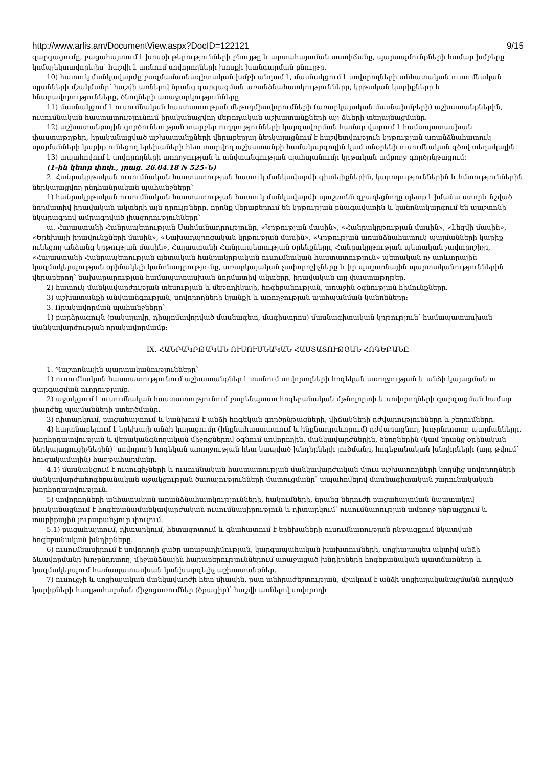http://www.arlis.am/DocumentView.aspx?DocID=122121 9/15
զարգացումը, բացահայտում է խոսքի թերությունների բնույթը և արտահայտման աստիճանը, պարապմունքների համար խմբերը կոմպլեկտավորելիս՝ հաշվի է առնում սովորողների խոսքի խանգարման բնույթը.
10) հատուկ մանկավարժը բազմամասնագիտական խմբի անդամ է, մասնակցում է սովորողների անհատական ուսումնական պլանների մշակմանը՝ հաշվի առնելով նրանց զարգացման առանձնահատկությունները, կրթական կարիքները և հնարավորությունները, ծնողների առաջարկությունները.
11) մասնակցում է ուսումնական հաստատության մեթոդմիավորումների (առարկայական մասնախմբերի) աշխատանքներին, ուսումնական հաստատությունում իրականացվող մեթոդական աշխատանքների այլ ձևերի տեղայնացմանը.
12) աշխատանքային գործունեության տարբեր ուղղությունների կարգավորման համար վարում է համապատասխան փաստաթղթեր, իրականացված աշխատանքների վերաբերյալ ներկայացնում է հաշվետվություն կրթության առանձնահատուկ պայմանների կարիք ունեցող երեխաների հետ տարվող աշխատանքի համակարգողին կամ տնօրենի ուսումնական գծով տեղակալին.
13) ապահովում է սովորողների առողջության և անվտանգության պահպանումը կրթական ամբողջ գործընթացում:
(1-ին կետը փոփ., լրաց. 26.04.18 N 525-Ն)
2. Հանրակրթական ուսումնական հաստատության հատուկ մանկավարժի գիտելիքներին, կարողություններին և հմտություններին ներկայացվող ընդհանրական պահանջները՝
1) հանրակրթական ուսումնական հաստատության հատուկ մանկավարժի պաշտոնն զբաղեցնողը պետք է իմանա ստորև նշված նորմատիվ իրավական ակտերի այն դրույթները, որոնք վերաբերում են կրթության բնագավառին և կանոնակարգում են պաշտոնի նկարագրով ամրագրված լիազորությունները՝
ա. Հայաստանի Հանրապետության Սահմանադրությունը, «Կրթության մասին», «Հանրակրթության մասին», «Լեզվի մասին», «Երեխայի իրավունքների մասին», «Նախադպրոցական կրթության մասին», «Կրթության առանձնահատուկ պայմանների կարիք ունեցող անձանց կրթության մասին», Հայաստանի Հանրապետության օրենքները, Հանրակրթության պետական չափորոշիչը, «Հայաստանի Հանրապետության պետական հանրակրթական ուսումնական հաստատություն» պետական ոչ առևտրային կազմակերպության օրինակելի կանոնադրությունը, առարկայական չափորոշիչները և իր պաշտոնային պարտականություններին վերաբերող՝ նախարարության համապատասխան նորմատիվ ակտերը, իրավական այլ փաստաթղթեր.
2) հատուկ մանկավարժության տեսության և մեթոդիկայի, հոգեբանության, առաջին օգնության հիմունքները.
3) աշխատանքի անվտանգության, սովորողների կյանքի և առողջության պահպանման կանոնները:
3. Որակավորման պահանջները՝
1) բարձրագույն (բակալավր, դիպլոմավորված մասնագետ, մագիստրոս) մասնագիտական կրթություն՝ համապատասխան մանկավարժության որակավորմամբ:
IX. ՀԱՆՐԱԿՐԹԱԿԱՆ ՈՒՍՈՒՄՆԱԿԱՆ ՀԱՍՏԱՏՈՒԹՅԱՆ ՀՈԳԵԲԱՆԸ
1. Պաշտոնային պարտականությունները՝
1) ուսումնական հաստատությունում աշխատանքներ է տանում սովորողների հոգեկան առողջության և անձի կայացման ու զարգացման ուղղությամբ.
2) աջակցում է ուսումնական հաստատությունում բարենպաստ հոգեբանական մթնոլորտի և սովորողների զարգացման համար լիարժեք պայմանների ստեղծմանը.
3) դիտարկում, բացահայտում և կանխում է անձի հոգեկան գործընթացների, վիճակների դժվարությունները և շեղումները.
4) հայտնաբերում է երեխայի անձի կայացումը (ինքնահաստատում և ինքնադրսևորում) դժվարացնող, խոչընդոտող պայմանները, խորհրդատվության և վերականգնողական միջոցներով օգնում սովորողին, մանկավարժներին, ծնողներին (կամ նրանց օրինական ներկայացուցիչներին)՝ սովորողի հոգեկան առողջության հետ կապված խնդիրների լուծմանը, հոգեբանական խնդիրների (այդ թվում՝ հուզակամային) հաղթահարմանը.
4.1) մասնակցում է ուսուցիչների և ուսումնական հաստատության մանկավարժական մյուս աշխատողների կողմից սովորողների մանկավարժահոգեբանական աջակցության ծառայությունների մատուցմանը՝ ապահովելով մասնագիտական շարունակական խորհրդատվություն.
5) սովորողների անհատական առանձնահատկությունների, հակումների, նրանց ներուժի բացահայտման նպատակով իրականացնում է հոգեբանամանկավարժական ուսումնասիրություն և դիտարկում՝ ուսումնառության ամբողջ ընթացքում և տարիքային յուրաքանչյուր փուլում.
5.1) բացահայտում, դիտարկում, հետազոտում և գնահատում է երեխաների ուսումնառության ընթացքում նկատված հոգեբանական խնդիրները.
6) ուսումնասիրում է սովորողի ցածր առաջադիմության, կարգապահական խախտումների, սոցիալապես ակտիվ անձի ձևավորմանը խոչընդոտող, միջանձնային հարաբերություններում առաջացած խնդիրների հոգեբանական պատճառները և կազմակերպում համապատասխան կանխարգելիչ աշխատանքներ.
7) ուսուցչի և սոցիալական մանկավարժի հետ միասին, ըստ անհրաժեշտության, մշակում է անձի սոցիալականացմանն ուղղված կարիքների հաղթահարման միջոցառումներ (ծրագիր)՝ հաշվի առնելով սովորողի